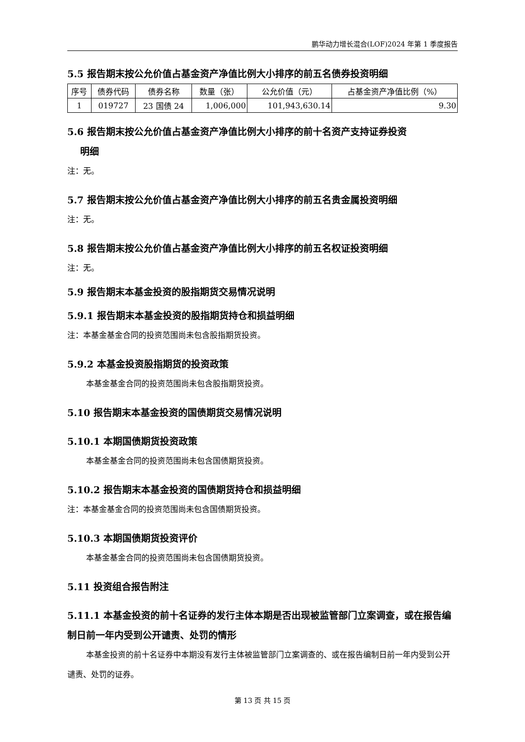鹏华动力增长混合(LOF)2024 年第 1 季度报告
5.5 报告期末按公允价值占基金资产净值比例大小排序的前五名债券投资明细
| 序号 | 债券代码 | 债券名称 | 数量（张） | 公允价值（元） | 占基金资产净值比例（%） |
| --- | --- | --- | --- | --- | --- |
| 1 | 019727 | 23 国债 24 | 1,006,000 | 101,943,630.14 | 9.30 |
5.6 报告期末按公允价值占基金资产净值比例大小排序的前十名资产支持证券投资
明细
注：无。
5.7 报告期末按公允价值占基金资产净值比例大小排序的前五名贵金属投资明细
注：无。
5.8 报告期末按公允价值占基金资产净值比例大小排序的前五名权证投资明细
注：无。
5.9 报告期末本基金投资的股指期货交易情况说明
5.9.1 报告期末本基金投资的股指期货持仓和损益明细
注：本基金基金合同的投资范围尚未包含股指期货投资。
5.9.2 本基金投资股指期货的投资政策
本基金基金合同的投资范围尚未包含股指期货投资。
5.10 报告期末本基金投资的国债期货交易情况说明
5.10.1 本期国债期货投资政策
本基金基金合同的投资范围尚未包含国债期货投资。
5.10.2 报告期末本基金投资的国债期货持仓和损益明细
注：本基金基金合同的投资范围尚未包含国债期货投资。
5.10.3 本期国债期货投资评价
本基金基金合同的投资范围尚未包含国债期货投资。
5.11 投资组合报告附注
5.11.1 本基金投资的前十名证券的发行主体本期是否出现被监管部门立案调查，或在报告编制日前一年内受到公开谴责、处罚的情形
本基金投资的前十名证券中本期没有发行主体被监管部门立案调查的、或在报告编制日前一年内受到公开谴责、处罚的证券。
第 13 页 共 15 页